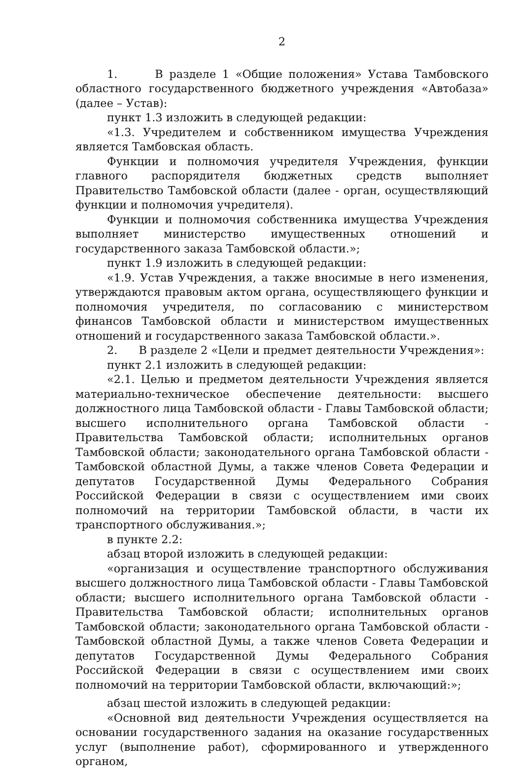2
1. В разделе 1 «Общие положения» Устава Тамбовского областного государственного бюджетного учреждения «Автобаза» (далее – Устав):
пункт 1.3 изложить в следующей редакции:
«1.3. Учредителем и собственником имущества Учреждения является Тамбовская область.
Функции и полномочия учредителя Учреждения, функции главного распорядителя бюджетных средств выполняет Правительство Тамбовской области (далее - орган, осуществляющий функции и полномочия учредителя).
Функции и полномочия собственника имущества Учреждения выполняет министерство имущественных отношений и государственного заказа Тамбовской области.»;
пункт 1.9 изложить в следующей редакции:
«1.9. Устав Учреждения, а также вносимые в него изменения, утверждаются правовым актом органа, осуществляющего функции и полномочия учредителя, по согласованию с министерством финансов Тамбовской области и министерством имущественных отношений и государственного заказа Тамбовской области.».
2. В разделе 2 «Цели и предмет деятельности Учреждения»:
пункт 2.1 изложить в следующей редакции:
«2.1. Целью и предметом деятельности Учреждения является материально-техническое обеспечение деятельности: высшего должностного лица Тамбовской области - Главы Тамбовской области; высшего исполнительного органа Тамбовской области - Правительства Тамбовской области; исполнительных органов Тамбовской области; законодательного органа Тамбовской области - Тамбовской областной Думы, а также членов Совета Федерации и депутатов Государственной Думы Федерального Собрания Российской Федерации в связи с осуществлением ими своих полномочий на территории Тамбовской области, в части их транспортного обслуживания.»;
в пункте 2.2:
абзац второй изложить в следующей редакции:
«организация и осуществление транспортного обслуживания высшего должностного лица Тамбовской области - Главы Тамбовской области; высшего исполнительного органа Тамбовской области - Правительства Тамбовской области; исполнительных органов Тамбовской области; законодательного органа Тамбовской области - Тамбовской областной Думы, а также членов Совета Федерации и депутатов Государственной Думы Федерального Собрания Российской Федерации в связи с осуществлением ими своих полномочий на территории Тамбовской области, включающий:»;
абзац шестой изложить в следующей редакции:
«Основной вид деятельности Учреждения осуществляется на основании государственного задания на оказание государственных услуг (выполнение работ), сформированного и утвержденного органом,